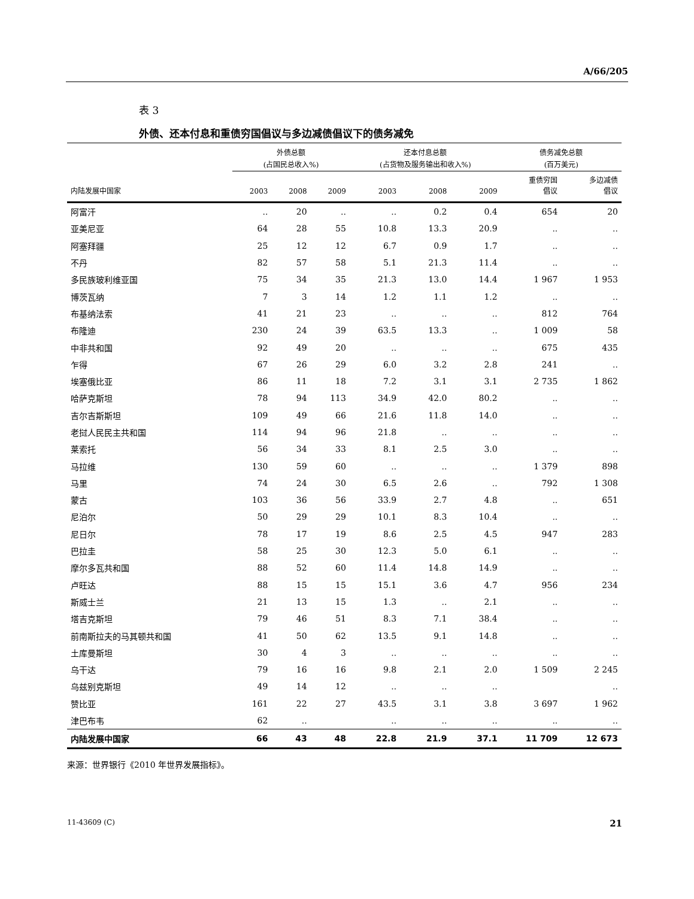A/66/205
表 3
外债、还本付息和重债穷国倡议与多边减债倡议下的债务减免
| | 外债总额 (占国民总收入%) | | | 还本付息总额 (占货物及服务输出和收入%) | | | 债务减免总额 (百万美元) | |
| --- | --- | --- | --- | --- | --- | --- | --- | --- |
| 内陆发展中国家 | 2003 | 2008 | 2009 | 2003 | 2008 | 2009 | 重债穷国 倡议 | 多边减债 倡议 |
| 阿富汗 | .. | 20 | .. | .. | 0.2 | 0.4 | 654 | 20 |
| 亚美尼亚 | 64 | 28 | 55 | 10.8 | 13.3 | 20.9 | .. | .. |
| 阿塞拜疆 | 25 | 12 | 12 | 6.7 | 0.9 | 1.7 | .. | .. |
| 不丹 | 82 | 57 | 58 | 5.1 | 21.3 | 11.4 | .. | .. |
| 多民族玻利维亚国 | 75 | 34 | 35 | 21.3 | 13.0 | 14.4 | 1 967 | 1 953 |
| 博茨瓦纳 | 7 | 3 | 14 | 1.2 | 1.1 | 1.2 | .. | .. |
| 布基纳法索 | 41 | 21 | 23 | .. | .. | .. | 812 | 764 |
| 布隆迪 | 230 | 24 | 39 | 63.5 | 13.3 | .. | 1 009 | 58 |
| 中非共和国 | 92 | 49 | 20 | .. | .. | .. | 675 | 435 |
| 乍得 | 67 | 26 | 29 | 6.0 | 3.2 | 2.8 | 241 | .. |
| 埃塞俄比亚 | 86 | 11 | 18 | 7.2 | 3.1 | 3.1 | 2 735 | 1 862 |
| 哈萨克斯坦 | 78 | 94 | 113 | 34.9 | 42.0 | 80.2 | .. | .. |
| 吉尔吉斯斯坦 | 109 | 49 | 66 | 21.6 | 11.8 | 14.0 | .. | .. |
| 老挝人民民主共和国 | 114 | 94 | 96 | 21.8 | .. | .. | .. | .. |
| 莱索托 | 56 | 34 | 33 | 8.1 | 2.5 | 3.0 | .. | .. |
| 马拉维 | 130 | 59 | 60 | .. | .. | .. | 1 379 | 898 |
| 马里 | 74 | 24 | 30 | 6.5 | 2.6 | .. | 792 | 1 308 |
| 蒙古 | 103 | 36 | 56 | 33.9 | 2.7 | 4.8 | .. | 651 |
| 尼泊尔 | 50 | 29 | 29 | 10.1 | 8.3 | 10.4 | .. | .. |
| 尼日尔 | 78 | 17 | 19 | 8.6 | 2.5 | 4.5 | 947 | 283 |
| 巴拉圭 | 58 | 25 | 30 | 12.3 | 5.0 | 6.1 | .. | .. |
| 摩尔多瓦共和国 | 88 | 52 | 60 | 11.4 | 14.8 | 14.9 | .. | .. |
| 卢旺达 | 88 | 15 | 15 | 15.1 | 3.6 | 4.7 | 956 | 234 |
| 斯威士兰 | 21 | 13 | 15 | 1.3 | .. | 2.1 | .. | .. |
| 塔吉克斯坦 | 79 | 46 | 51 | 8.3 | 7.1 | 38.4 | .. | .. |
| 前南斯拉夫的马其顿共和国 | 41 | 50 | 62 | 13.5 | 9.1 | 14.8 | .. | .. |
| 土库曼斯坦 | 30 | 4 | 3 | .. | .. | .. | .. | .. |
| 乌干达 | 79 | 16 | 16 | 9.8 | 2.1 | 2.0 | 1 509 | 2 245 |
| 乌兹别克斯坦 | 49 | 14 | 12 | .. | .. | .. | | .. |
| 赞比亚 | 161 | 22 | 27 | 43.5 | 3.1 | 3.8 | 3 697 | 1 962 |
| 津巴布韦 | 62 | .. | | .. | .. | .. | .. | .. |
| 内陆发展中国家 | 66 | 43 | 48 | 22.8 | 21.9 | 37.1 | 11 709 | 12 673 |
来源：世界银行《2010 年世界发展指标》。
11-43609 (C) 21